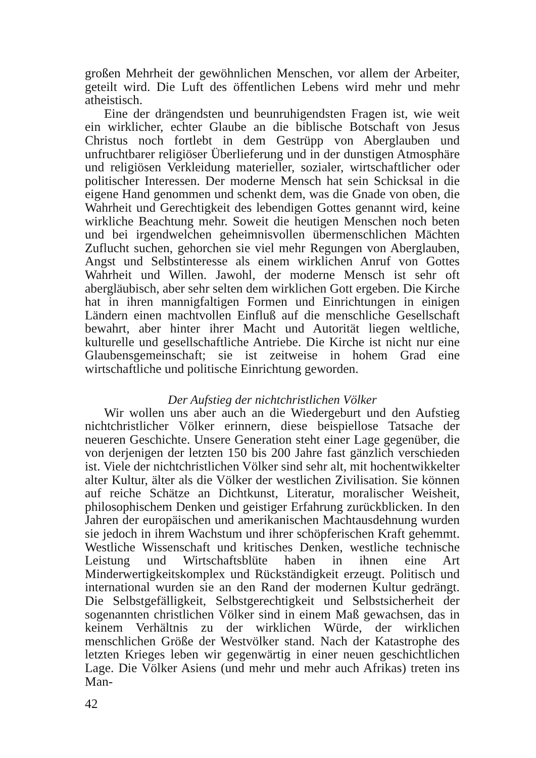großen Mehrheit der gewöhnlichen Menschen, vor allem der Arbeiter, geteilt wird. Die Luft des öffentlichen Lebens wird mehr und mehr atheistisch.
Eine der drängendsten und beunruhigendsten Fragen ist, wie weit ein wirklicher, echter Glaube an die biblische Botschaft von Jesus Christus noch fortlebt in dem Gestrüpp von Aberglauben und unfruchtbarer religiöser Überlieferung und in der dunstigen Atmosphäre und religiösen Verkleidung materieller, sozialer, wirtschaftlicher oder politischer Interessen. Der moderne Mensch hat sein Schicksal in die eigene Hand genommen und schenkt dem, was die Gnade von oben, die Wahrheit und Gerechtigkeit des lebendigen Gottes genannt wird, keine wirkliche Beachtung mehr. Soweit die heutigen Menschen noch beten und bei irgendwelchen geheimnisvollen übermenschlichen Mächten Zuflucht suchen, gehorchen sie viel mehr Regungen von Aberglauben, Angst und Selbstinteresse als einem wirklichen Anruf von Gottes Wahrheit und Willen. Jawohl, der moderne Mensch ist sehr oft abergläubisch, aber sehr selten dem wirklichen Gott ergeben. Die Kirche hat in ihren mannigfaltigen Formen und Einrichtungen in einigen Ländern einen machtvollen Einfluß auf die menschliche Gesellschaft bewahrt, aber hinter ihrer Macht und Autorität liegen weltliche, kulturelle und gesellschaftliche Antriebe. Die Kirche ist nicht nur eine Glaubensgemeinschaft; sie ist zeitweise in hohem Grad eine wirtschaftliche und politische Einrichtung geworden.
Der Aufstieg der nichtchristlichen Völker
Wir wollen uns aber auch an die Wiedergeburt und den Aufstieg nichtchristlicher Völker erinnern, diese beispiellose Tatsache der neueren Geschichte. Unsere Generation steht einer Lage gegenüber, die von derjenigen der letzten 150 bis 200 Jahre fast gänzlich verschieden ist. Viele der nichtchristlichen Völker sind sehr alt, mit hochentwikkelter alter Kultur, älter als die Völker der westlichen Zivilisation. Sie können auf reiche Schätze an Dichtkunst, Literatur, moralischer Weisheit, philosophischem Denken und geistiger Erfahrung zurückblicken. In den Jahren der europäischen und amerikanischen Machtausdehnung wurden sie jedoch in ihrem Wachstum und ihrer schöpferischen Kraft gehemmt. Westliche Wissenschaft und kritisches Denken, westliche technische Leistung und Wirtschaftsblüte haben in ihnen eine Art Minderwertigkeitskomplex und Rückständigkeit erzeugt. Politisch und international wurden sie an den Rand der modernen Kultur gedrängt. Die Selbstgefälligkeit, Selbstgerechtigkeit und Selbstsicherheit der sogenannten christlichen Völker sind in einem Maß gewachsen, das in keinem Verhältnis zu der wirklichen Würde, der wirklichen menschlichen Größe der Westvölker stand. Nach der Katastrophe des letzten Krieges leben wir gegenwärtig in einer neuen geschichtlichen Lage. Die Völker Asiens (und mehr und mehr auch Afrikas) treten ins Man-
42